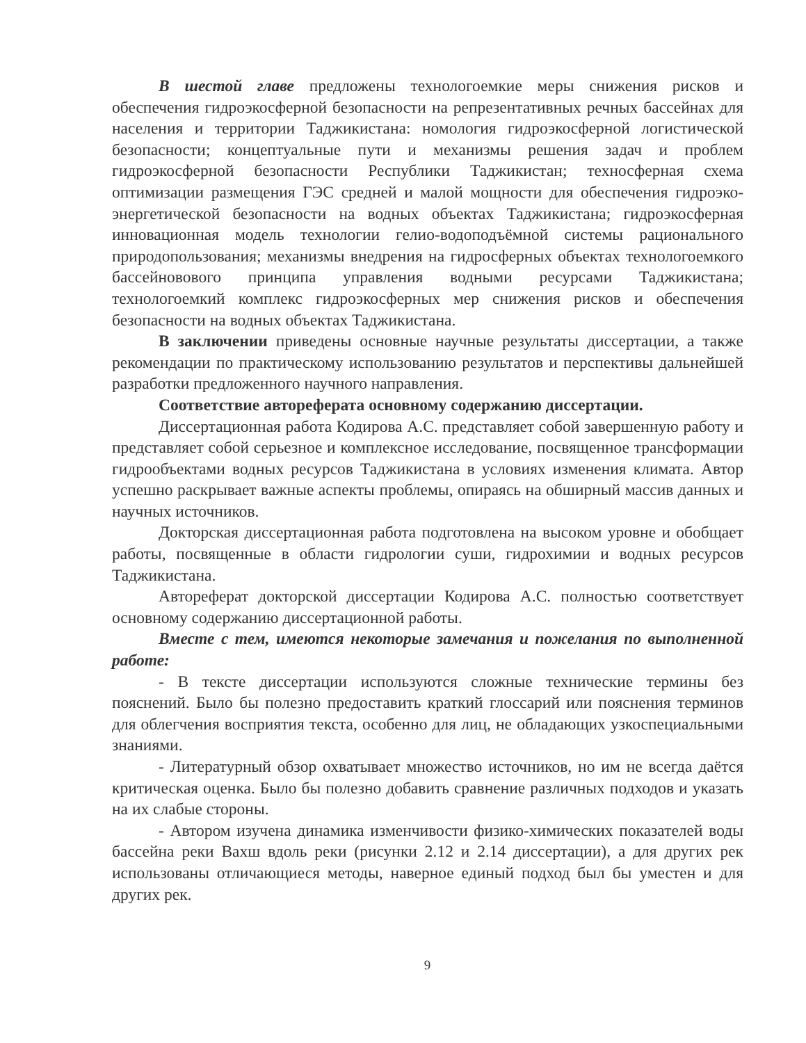В шестой главе предложены технологоемкие меры снижения рисков и обеспечения гидроэкосферной безопасности на репрезентативных речных бассейнах для населения и территории Таджикистана: номология гидроэкосферной логистической безопасности; концептуальные пути и механизмы решения задач и проблем гидроэкосферной безопасности Республики Таджикистан; техносферная схема оптимизации размещения ГЭС средней и малой мощности для обеспечения гидроэко-энергетической безопасности на водных объектах Таджикистана; гидроэкосферная инновационная модель технологии гелио-водоподъёмной системы рационального природопользования; механизмы внедрения на гидросферных объектах технологоемкого бассейновового принципа управления водными ресурсами Таджикистана; технологоемкий комплекс гидроэкосферных мер снижения рисков и обеспечения безопасности на водных объектах Таджикистана.
В заключении приведены основные научные результаты диссертации, а также рекомендации по практическому использованию результатов и перспективы дальнейшей разработки предложенного научного направления.
Соответствие автореферата основному содержанию диссертации.
Диссертационная работа Кодирова А.С. представляет собой завершенную работу и представляет собой серьезное и комплексное исследование, посвященное трансформации гидрообъектами водных ресурсов Таджикистана в условиях изменения климата. Автор успешно раскрывает важные аспекты проблемы, опираясь на обширный массив данных и научных источников.
Докторская диссертационная работа подготовлена на высоком уровне и обобщает работы, посвященные в области гидрологии суши, гидрохимии и водных ресурсов Таджикистана.
Автореферат докторской диссертации Кодирова А.С. полностью соответствует основному содержанию диссертационной работы.
Вместе с тем, имеются некоторые замечания и пожелания по выполненной работе:
- В тексте диссертации используются сложные технические термины без пояснений. Было бы полезно предоставить краткий глоссарий или пояснения терминов для облегчения восприятия текста, особенно для лиц, не обладающих узкоспециальными знаниями.
- Литературный обзор охватывает множество источников, но им не всегда даётся критическая оценка. Было бы полезно добавить сравнение различных подходов и указать на их слабые стороны.
- Автором изучена динамика изменчивости физико-химических показателей воды бассейна реки Вахш вдоль реки (рисунки 2.12 и 2.14 диссертации), а для других рек использованы отличающиеся методы, наверное единый подход был бы уместен и для других рек.
9